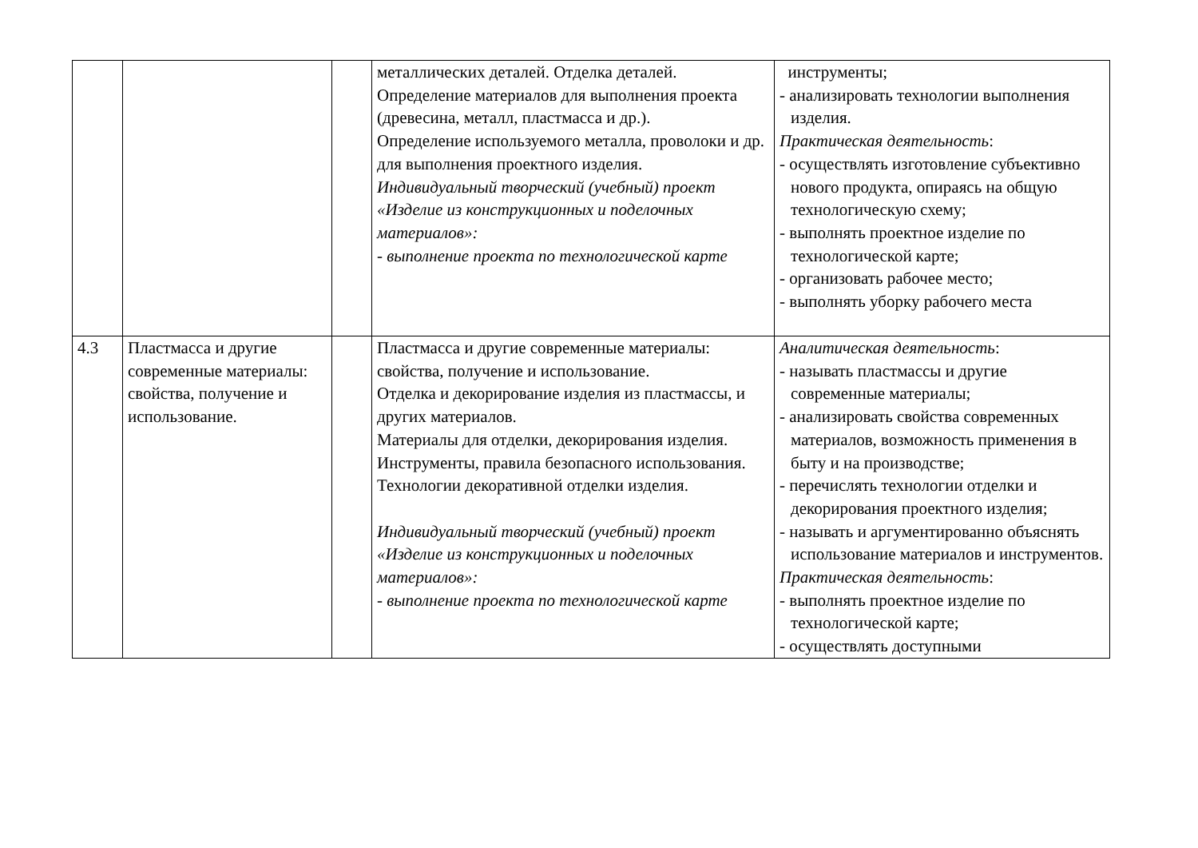| | | | металлических деталей. Отделка деталей. Определение материалов для выполнения проекта (древесина, металл, пластмасса и др.). Определение используемого металла, проволоки и др. для выполнения проектного изделия. Индивидуальный творческий (учебный) проект «Изделие из конструкционных и поделочных материалов»: - выполнение проекта по технологической карте | инструменты; - анализировать технологии выполнения изделия. Практическая деятельность : - осуществлять изготовление субъективно нового продукта, опираясь на общую технологическую схему; - выполнять проектное изделие по технологической карте; - организовать рабочее место; - выполнять уборку рабочего места |
| 4.3 | Пластмасса и другие современные материалы: свойства, получение и использование. | | Пластмасса и другие современные материалы: свойства, получение и использование. Отделка и декорирование изделия из пластмассы, и других материалов. Материалы для отделки, декорирования изделия. Инструменты, правила безопасного использования. Технологии декоративной отделки изделия. Индивидуальный творческий (учебный) проект «Изделие из конструкционных и поделочных материалов»: - выполнение проекта по технологической карте | Аналитическая деятельность : - называть пластмассы и другие современные материалы; - анализировать свойства современных материалов, возможность применения в быту и на производстве; - перечислять технологии отделки и декорирования проектного изделия; - называть и аргументированно объяснять использование материалов и инструментов. Практическая деятельность : - выполнять проектное изделие по технологической карте; - осуществлять доступными |